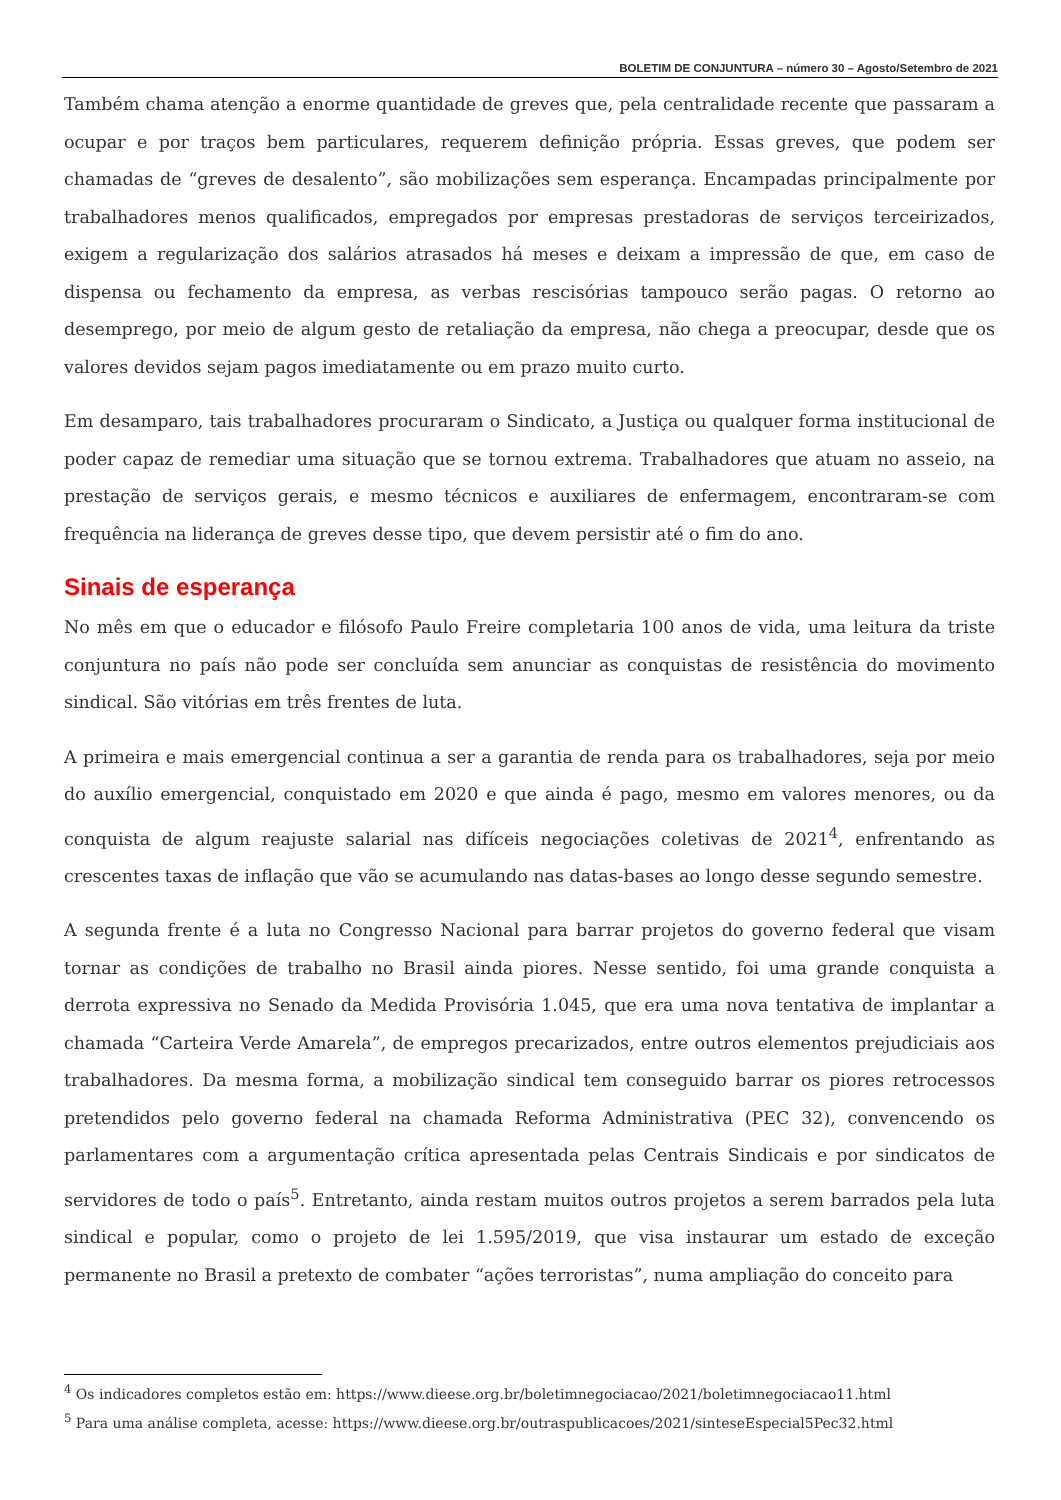BOLETIM DE CONJUNTURA – número 30 – Agosto/Setembro de 2021
Também chama atenção a enorme quantidade de greves que, pela centralidade recente que passaram a ocupar e por traços bem particulares, requerem definição própria. Essas greves, que podem ser chamadas de “greves de desalento”, são mobilizações sem esperança. Encampadas principalmente por trabalhadores menos qualificados, empregados por empresas prestadoras de serviços terceirizados, exigem a regularização dos salários atrasados há meses e deixam a impressão de que, em caso de dispensa ou fechamento da empresa, as verbas rescisórias tampouco serão pagas. O retorno ao desemprego, por meio de algum gesto de retaliação da empresa, não chega a preocupar, desde que os valores devidos sejam pagos imediatamente ou em prazo muito curto.
Em desamparo, tais trabalhadores procuraram o Sindicato, a Justiça ou qualquer forma institucional de poder capaz de remediar uma situação que se tornou extrema. Trabalhadores que atuam no asseio, na prestação de serviços gerais, e mesmo técnicos e auxiliares de enfermagem, encontraram-se com frequência na liderança de greves desse tipo, que devem persistir até o fim do ano.
Sinais de esperança
No mês em que o educador e filósofo Paulo Freire completaria 100 anos de vida, uma leitura da triste conjuntura no país não pode ser concluída sem anunciar as conquistas de resistência do movimento sindical. São vitórias em três frentes de luta.
A primeira e mais emergencial continua a ser a garantia de renda para os trabalhadores, seja por meio do auxílio emergencial, conquistado em 2020 e que ainda é pago, mesmo em valores menores, ou da conquista de algum reajuste salarial nas difíceis negociações coletivas de 2021<sup>4</sup>, enfrentando as crescentes taxas de inflação que vão se acumulando nas datas-bases ao longo desse segundo semestre.
A segunda frente é a luta no Congresso Nacional para barrar projetos do governo federal que visam tornar as condições de trabalho no Brasil ainda piores. Nesse sentido, foi uma grande conquista a derrota expressiva no Senado da Medida Provisória 1.045, que era uma nova tentativa de implantar a chamada “Carteira Verde Amarela”, de empregos precarizados, entre outros elementos prejudiciais aos trabalhadores. Da mesma forma, a mobilização sindical tem conseguido barrar os piores retrocessos pretendidos pelo governo federal na chamada Reforma Administrativa (PEC 32), convencendo os parlamentares com a argumentação crítica apresentada pelas Centrais Sindicais e por sindicatos de servidores de todo o país<sup>5</sup>. Entretanto, ainda restam muitos outros projetos a serem barrados pela luta sindical e popular, como o projeto de lei 1.595/2019, que visa instaurar um estado de exceção permanente no Brasil a pretexto de combater “ações terroristas”, numa ampliação do conceito para
<sup>4</sup> Os indicadores completos estão em: https://www.dieese.org.br/boletimnegociacao/2021/boletimnegociacao11.html
<sup>5</sup> Para uma análise completa, acesse: https://www.dieese.org.br/outraspublicacoes/2021/sinteseEspecial5Pec32.html